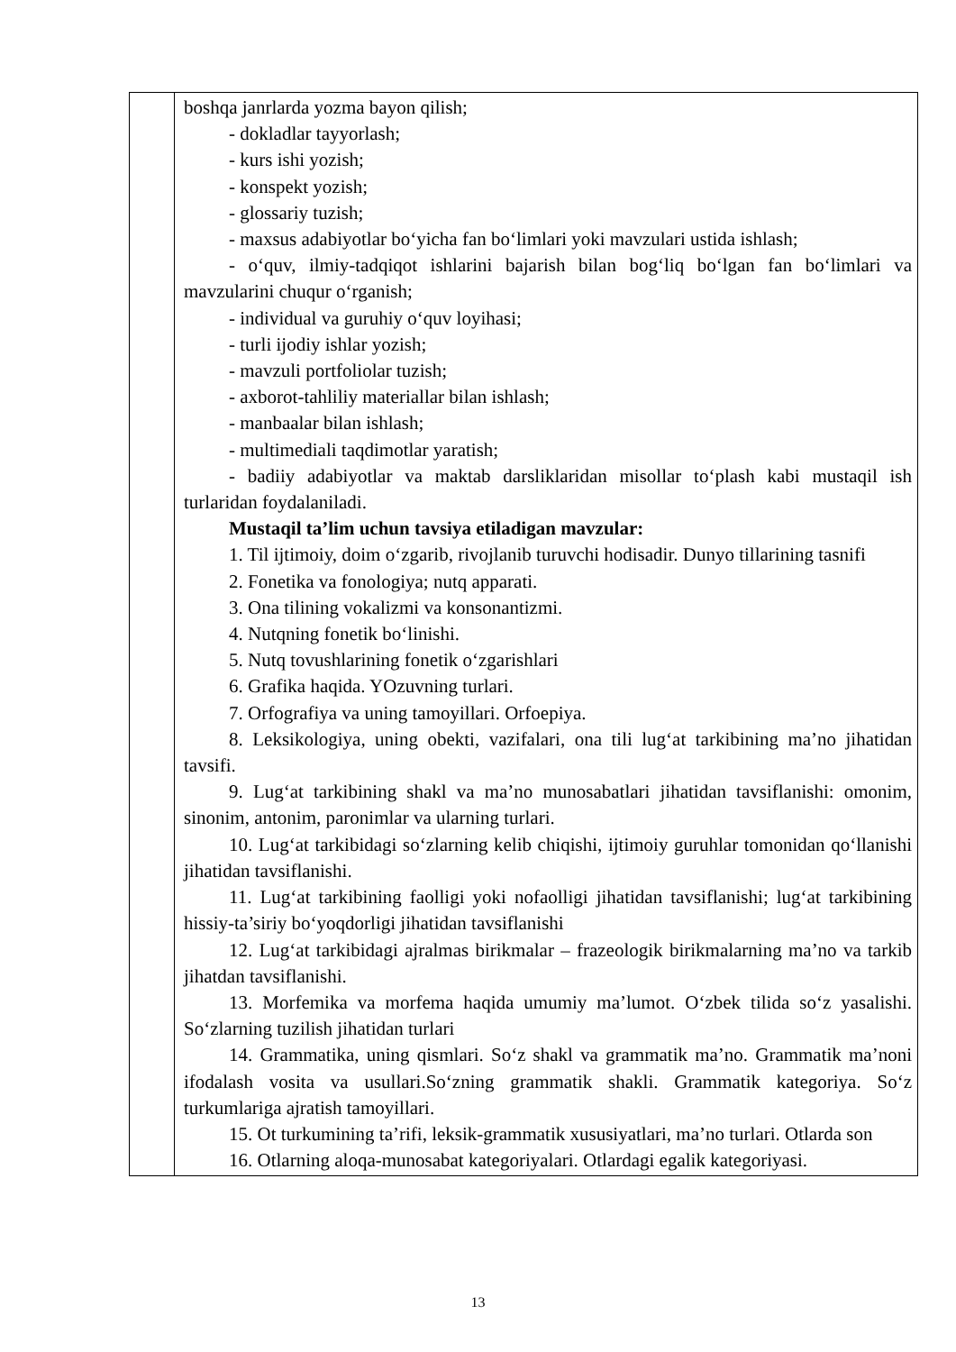| | boshqa janrlarda yozma bayon qilish; - dokladlar tayyorlash; - kurs ishi yozish; - konspekt yozish; - glossariy tuzish; - maxsus adabiyotlar bo‘yicha fan bo‘limlari yoki mavzulari ustida ishlash; - o‘quv, ilmiy-tadqiqot ishlarini bajarish bilan bog‘liq bo‘lgan fan bo‘limlari va mavzularini chuqur o‘rganish; - individual va guruhiy o‘quv loyihasi; - turli ijodiy ishlar yozish; - mavzuli portfoliolar tuzish; - axborot-tahliliy materiallar bilan ishlash; - manbaalar bilan ishlash; - multimediali taqdimotlar yaratish; - badiiy adabiyotlar va maktab darsliklaridan misollar to‘plash kabi mustaqil ish turlaridan foydalaniladi. Mustaqil ta’lim uchun tavsiya etiladigan mavzular: 1. Til ijtimoiy, doim o‘zgarib, rivojlanib turuvchi hodisadir. Dunyo tillarining tasnifi 2. Fonetika va fonologiya; nutq apparati. 3. Ona tilining vokalizmi va konsonantizmi. 4. Nutqning fonetik bo‘linishi. 5. Nutq tovushlarining fonetik o‘zgarishlari 6. Grafika haqida. YOzuvning turlari. 7. Orfografiya va uning tamoyillari. Orfoepiya. 8. Leksikologiya, uning obekti, vazifalari, ona tili lug‘at tarkibining ma’no jihatidan tavsifi. 9. Lug‘at tarkibining shakl va ma’no munosabatlari jihatidan tavsiflanishi: omonim, sinonim, antonim, paronimlar va ularning turlari. 10. Lug‘at tarkibidagi so‘zlarning kelib chiqishi, ijtimoiy guruhlar tomonidan qo‘llanishi jihatidan tavsiflanishi. 11. Lug‘at tarkibining faolligi yoki nofaolligi jihatidan tavsiflanishi; lug‘at tarkibining hissiy-ta’siriy bo‘yoqdorligi jihatidan tavsiflanishi 12. Lug‘at tarkibidagi ajralmas birikmalar – frazeologik birikmalarning ma’no va tarkib jihatdan tavsiflanishi. 13. Morfemika va morfema haqida umumiy ma’lumot. O‘zbek tilida so‘z yasalishi. So‘zlarning tuzilish jihatidan turlari 14. Grammatika, uning qismlari. So‘z shakl va grammatik ma’no. Grammatik ma’noni ifodalash vosita va usullari.So‘zning grammatik shakli. Grammatik kategoriya. So‘z turkumlariga ajratish tamoyillari. 15. Ot turkumining ta’rifi, leksik-grammatik xususiyatlari, ma’no turlari. Otlarda son 16. Otlarning aloqa-munosabat kategoriyalari. Otlardagi egalik kategoriyasi. |
13